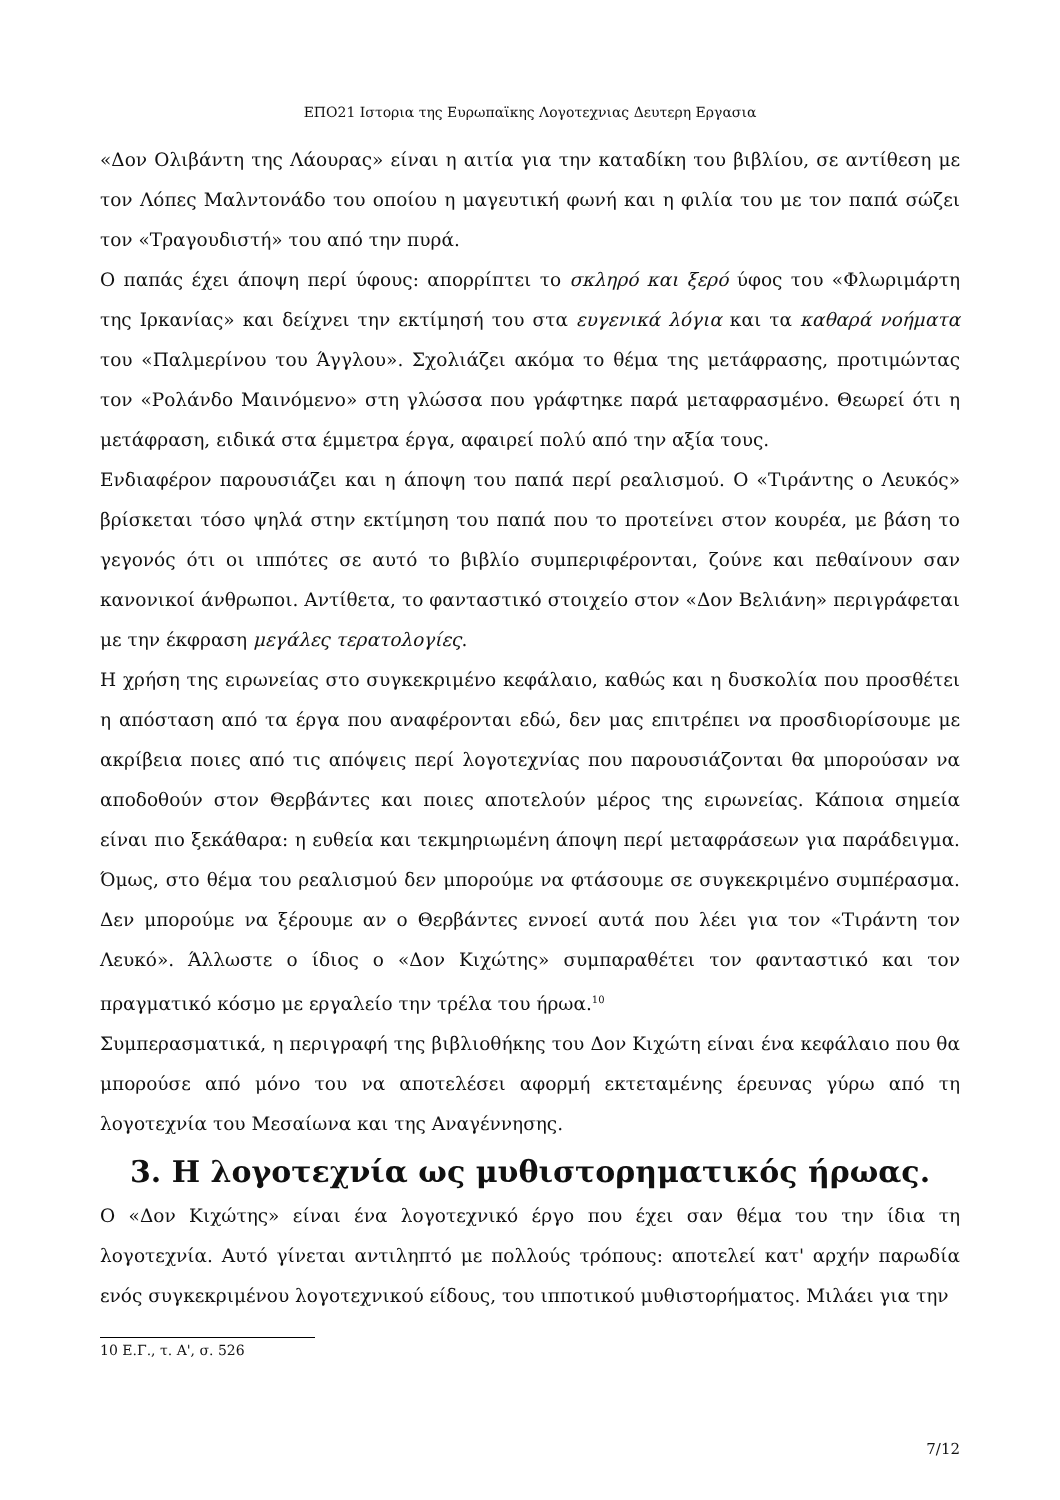ΕΠΟ21 Ιστορια της Ευρωπαϊκης Λογοτεχνιας Δευτερη Εργασια
«Δον Ολιβάντη της Λάουρας» είναι η αιτία για την καταδίκη του βιβλίου, σε αντίθεση με τον Λόπες Μαλντονάδο του οποίου η μαγευτική φωνή και η φιλία του με τον παπά σώζει τον «Τραγουδιστή» του από την πυρά.
Ο παπάς έχει άποψη περί ύφους: απορρίπτει το σκληρό και ξερό ύφος του «Φλωριμάρτη της Ιρκανίας» και δείχνει την εκτίμησή του στα ευγενικά λόγια και τα καθαρά νοήματα του «Παλμερίνου του Άγγλου». Σχολιάζει ακόμα το θέμα της μετάφρασης, προτιμώντας τον «Ρολάνδο Μαινόμενο» στη γλώσσα που γράφτηκε παρά μεταφρασμένο. Θεωρεί ότι η μετάφραση, ειδικά στα έμμετρα έργα, αφαιρεί πολύ από την αξία τους.
Ενδιαφέρον παρουσιάζει και η άποψη του παπά περί ρεαλισμού. Ο «Τιράντης ο Λευκός» βρίσκεται τόσο ψηλά στην εκτίμηση του παπά που το προτείνει στον κουρέα, με βάση το γεγονός ότι οι ιππότες σε αυτό το βιβλίο συμπεριφέρονται, ζούνε και πεθαίνουν σαν κανονικοί άνθρωποι. Αντίθετα, το φανταστικό στοιχείο στον «Δον Βελιάνη» περιγράφεται με την έκφραση μεγάλες τερατολογίες.
Η χρήση της ειρωνείας στο συγκεκριμένο κεφάλαιο, καθώς και η δυσκολία που προσθέτει η απόσταση από τα έργα που αναφέρονται εδώ, δεν μας επιτρέπει να προσδιορίσουμε με ακρίβεια ποιες από τις απόψεις περί λογοτεχνίας που παρουσιάζονται θα μπορούσαν να αποδοθούν στον Θερβάντες και ποιες αποτελούν μέρος της ειρωνείας. Κάποια σημεία είναι πιο ξεκάθαρα: η ευθεία και τεκμηριωμένη άποψη περί μεταφράσεων για παράδειγμα. Όμως, στο θέμα του ρεαλισμού δεν μπορούμε να φτάσουμε σε συγκεκριμένο συμπέρασμα. Δεν μπορούμε να ξέρουμε αν ο Θερβάντες εννοεί αυτά που λέει για τον «Τιράντη τον Λευκό». Άλλωστε ο ίδιος ο «Δον Κιχώτης» συμπαραθέτει τον φανταστικό και τον πραγματικό κόσμο με εργαλείο την τρέλα του ήρωα.<sup>10</sup>
Συμπερασματικά, η περιγραφή της βιβλιοθήκης του Δον Κιχώτη είναι ένα κεφάλαιο που θα μπορούσε από μόνο του να αποτελέσει αφορμή εκτεταμένης έρευνας γύρω από τη λογοτεχνία του Μεσαίωνα και της Αναγέννησης.
3. Η λογοτεχνία ως μυθιστορηματικός ήρωας.
Ο «Δον Κιχώτης» είναι ένα λογοτεχνικό έργο που έχει σαν θέμα του την ίδια τη λογοτεχνία. Αυτό γίνεται αντιληπτό με πολλούς τρόπους: αποτελεί κατ' αρχήν παρωδία ενός συγκεκριμένου λογοτεχνικού είδους, του ιπποτικού μυθιστορήματος. Μιλάει για την
10 Ε.Γ., τ. Α', σ. 526
7/12